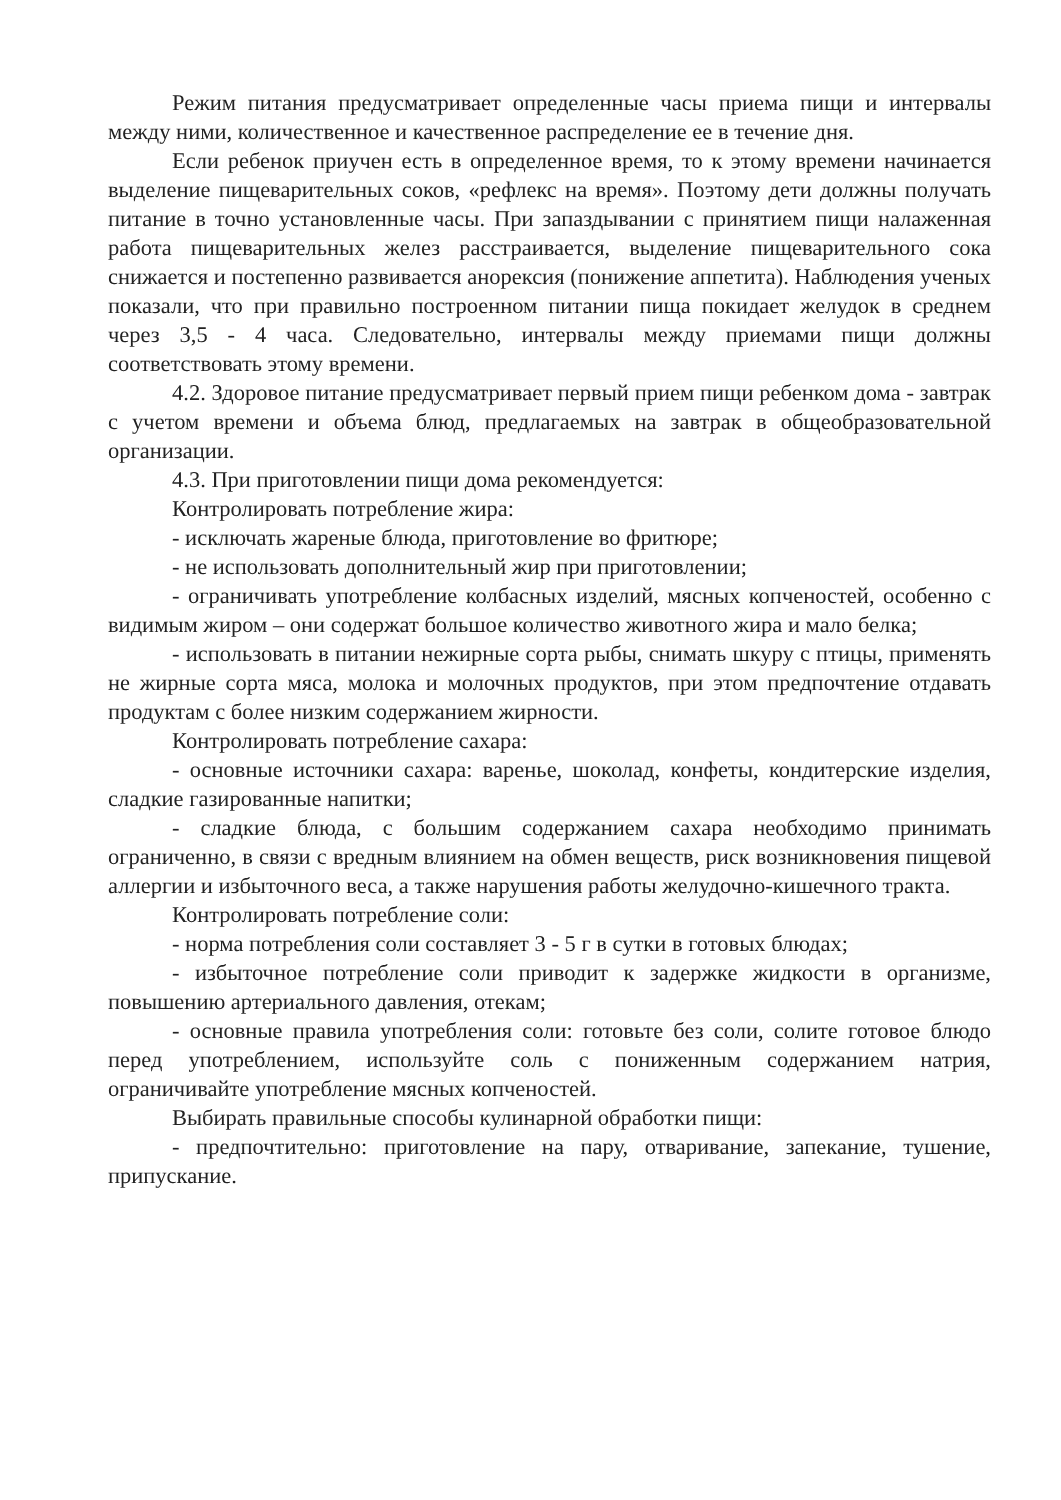Режим питания предусматривает определенные часы приема пищи и интервалы между ними, количественное и качественное распределение ее в течение дня.
Если ребенок приучен есть в определенное время, то к этому времени начинается выделение пищеварительных соков, «рефлекс на время». Поэтому дети должны получать питание в точно установленные часы. При запаздывании с принятием пищи налаженная работа пищеварительных желез расстраивается, выделение пищеварительного сока снижается и постепенно развивается анорексия (понижение аппетита). Наблюдения ученых показали, что при правильно построенном питании пища покидает желудок в среднем через 3,5 - 4 часа. Следовательно, интервалы между приемами пищи должны соответствовать этому времени.
4.2. Здоровое питание предусматривает первый прием пищи ребенком дома - завтрак с учетом времени и объема блюд, предлагаемых на завтрак в общеобразовательной организации.
4.3. При приготовлении пищи дома рекомендуется:
Контролировать потребление жира:
- исключать жареные блюда, приготовление во фритюре;
- не использовать дополнительный жир при приготовлении;
- ограничивать употребление колбасных изделий, мясных копченостей, особенно с видимым жиром – они содержат большое количество животного жира и мало белка;
- использовать в питании нежирные сорта рыбы, снимать шкуру с птицы, применять не жирные сорта мяса, молока и молочных продуктов, при этом предпочтение отдавать продуктам с более низким содержанием жирности.
Контролировать потребление сахара:
- основные источники сахара: варенье, шоколад, конфеты, кондитерские изделия, сладкие газированные напитки;
- сладкие блюда, с большим содержанием сахара необходимо принимать ограниченно, в связи с вредным влиянием на обмен веществ, риск возникновения пищевой аллергии и избыточного веса, а также нарушения работы желудочно-кишечного тракта.
Контролировать потребление соли:
- норма потребления соли составляет 3 - 5 г в сутки в готовых блюдах;
- избыточное потребление соли приводит к задержке жидкости в организме, повышению артериального давления, отекам;
- основные правила употребления соли: готовьте без соли, солите готовое блюдо перед употреблением, используйте соль с пониженным содержанием натрия, ограничивайте употребление мясных копченостей.
Выбирать правильные способы кулинарной обработки пищи:
- предпочтительно: приготовление на пару, отваривание, запекание, тушение, припускание.